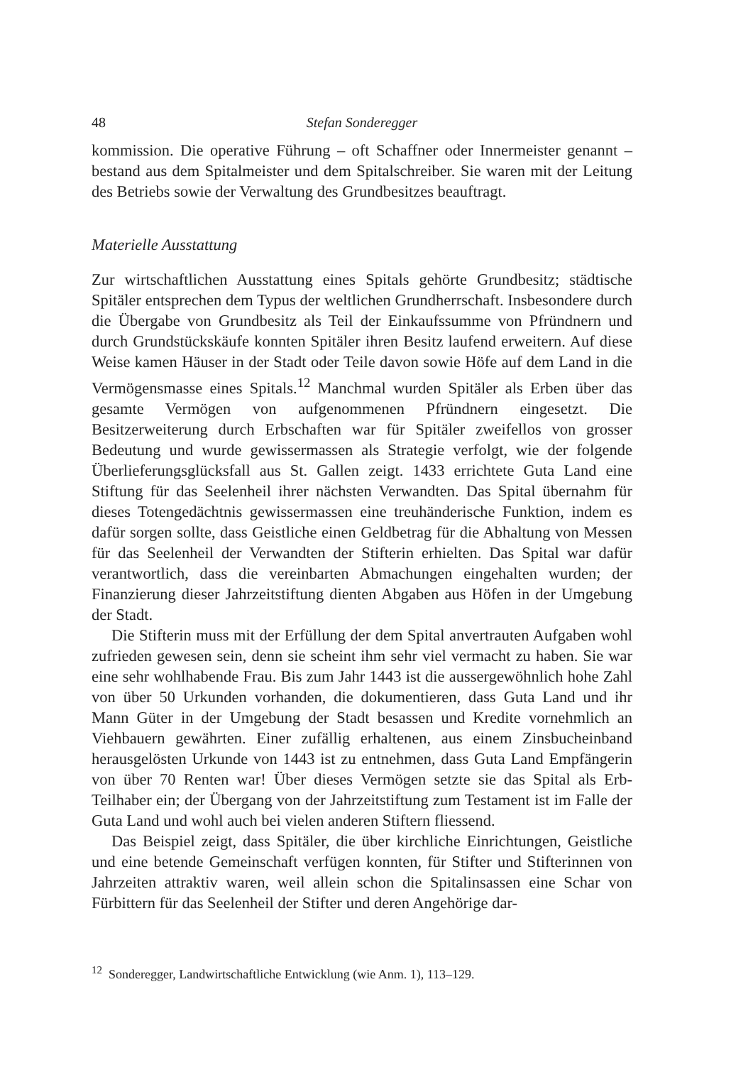48 Stefan Sonderegger
kommission. Die operative Führung – oft Schaffner oder Innermeister genannt – bestand aus dem Spitalmeister und dem Spitalschreiber. Sie waren mit der Leitung des Betriebs sowie der Verwaltung des Grundbesitzes beauftragt.
Materielle Ausstattung
Zur wirtschaftlichen Ausstattung eines Spitals gehörte Grundbesitz; städtische Spitäler entsprechen dem Typus der weltlichen Grundherrschaft. Insbesondere durch die Übergabe von Grundbesitz als Teil der Einkaufssumme von Pfründnern und durch Grundstückskäufe konnten Spitäler ihren Besitz laufend erweitern. Auf diese Weise kamen Häuser in der Stadt oder Teile davon sowie Höfe auf dem Land in die Vermögensmasse eines Spitals.<sup>12</sup> Manchmal wurden Spitäler als Erben über das gesamte Vermögen von aufgenommenen Pfründnern eingesetzt. Die Besitzerweiterung durch Erbschaften war für Spitäler zweifellos von grosser Bedeutung und wurde gewissermassen als Strategie verfolgt, wie der folgende Überlieferungsglücksfall aus St. Gallen zeigt. 1433 errichtete Guta Land eine Stiftung für das Seelenheil ihrer nächsten Verwandten. Das Spital übernahm für dieses Totengedächtnis gewissermassen eine treuhänderische Funktion, indem es dafür sorgen sollte, dass Geistliche einen Geldbetrag für die Abhaltung von Messen für das Seelenheil der Verwandten der Stifterin erhielten. Das Spital war dafür verantwortlich, dass die vereinbarten Abmachungen eingehalten wurden; der Finanzierung dieser Jahrzeitstiftung dienten Abgaben aus Höfen in der Umgebung der Stadt.
Die Stifterin muss mit der Erfüllung der dem Spital anvertrauten Aufgaben wohl zufrieden gewesen sein, denn sie scheint ihm sehr viel vermacht zu haben. Sie war eine sehr wohlhabende Frau. Bis zum Jahr 1443 ist die aussergewöhnlich hohe Zahl von über 50 Urkunden vorhanden, die dokumentieren, dass Guta Land und ihr Mann Güter in der Umgebung der Stadt besassen und Kredite vornehmlich an Viehbauern gewährten. Einer zufällig erhaltenen, aus einem Zinsbucheinband herausgelösten Urkunde von 1443 ist zu entnehmen, dass Guta Land Empfängerin von über 70 Renten war! Über dieses Vermögen setzte sie das Spital als Erb-Teilhaber ein; der Übergang von der Jahrzeitstiftung zum Testament ist im Falle der Guta Land und wohl auch bei vielen anderen Stiftern fliessend.
Das Beispiel zeigt, dass Spitäler, die über kirchliche Einrichtungen, Geistliche und eine betende Gemeinschaft verfügen konnten, für Stifter und Stifterinnen von Jahrzeiten attraktiv waren, weil allein schon die Spitalinsassen eine Schar von Fürbittern für das Seelenheil der Stifter und deren Angehörige dar-
<sup>12</sup> Sonderegger, Landwirtschaftliche Entwicklung (wie Anm. 1), 113–129.